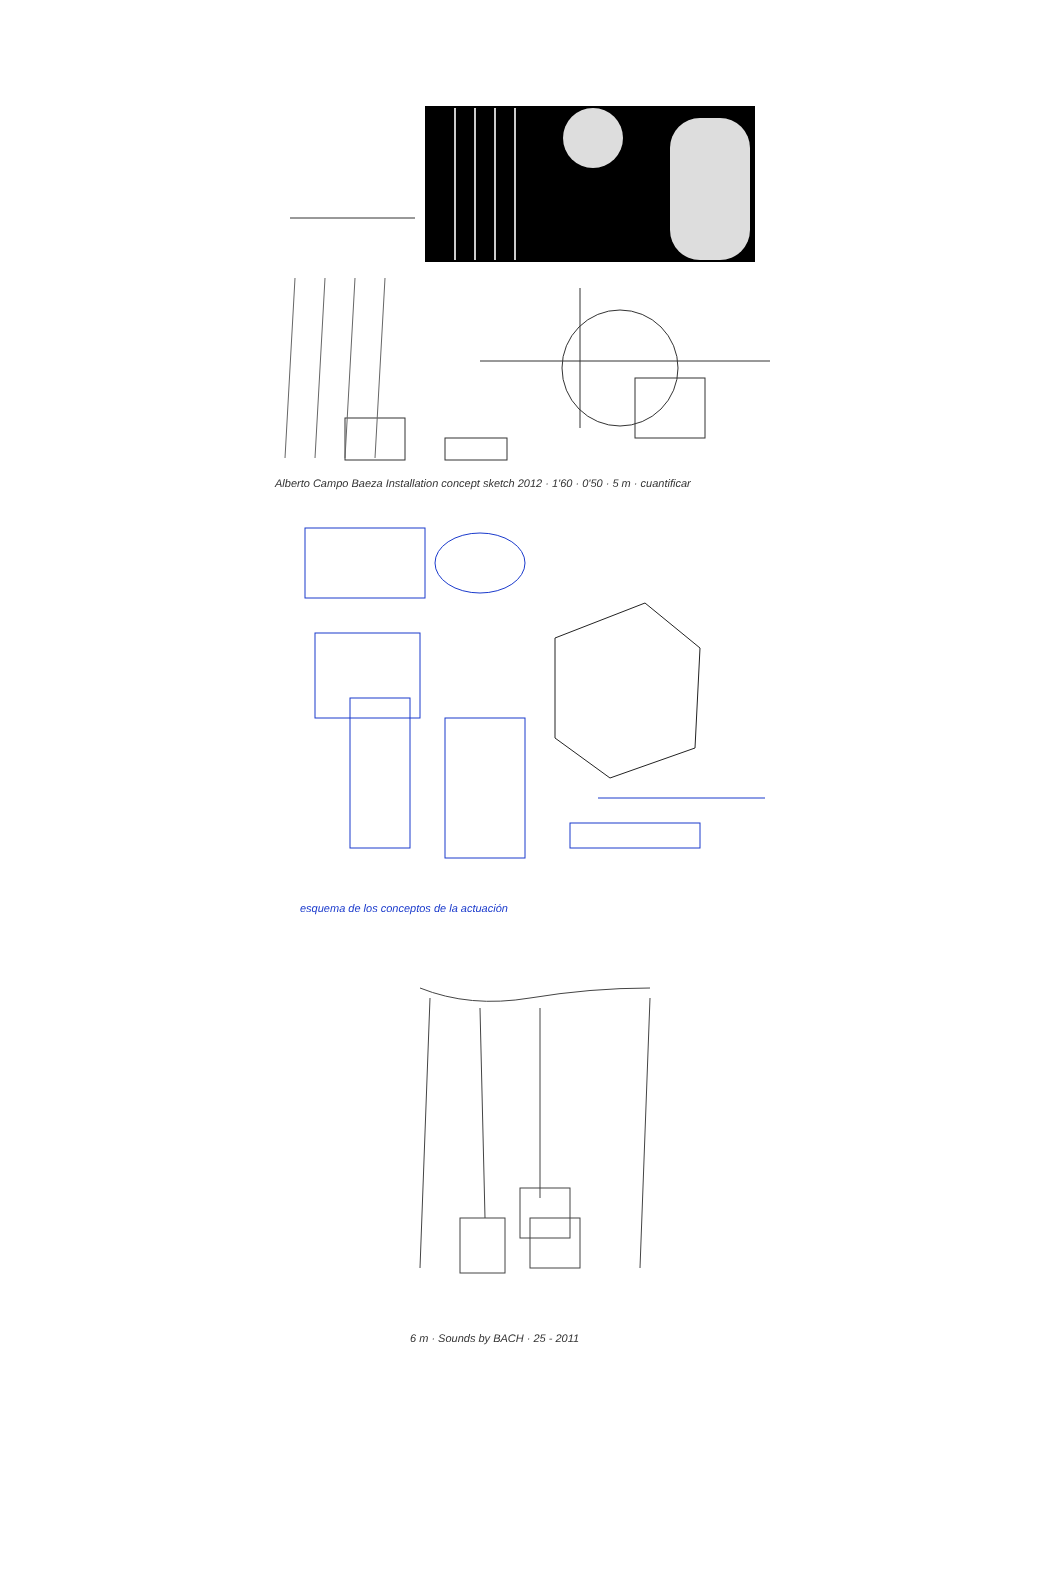Alberto Campo Baeza Installation concept sketch 2012 · 1'60 · 0'50 · 5 m · cuantificar
esquema de los conceptos de la actuación
6 m · Sounds by BACH · 25 - 2011